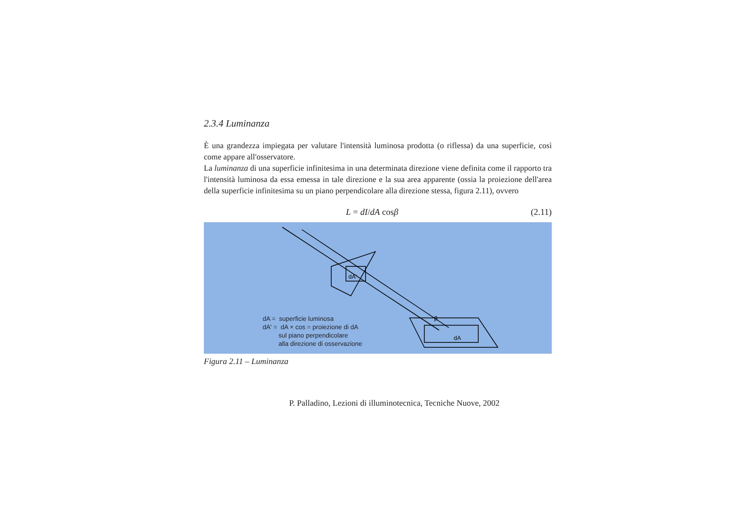2.3.4 Luminanza
È una grandezza impiegata per valutare l'intensità luminosa prodotta (o riflessa) da una superficie, così come appare all'osservatore.
La luminanza di una superficie infinitesima in una determinata direzione viene definita come il rapporto tra l'intensità luminosa da essa emessa in tale direzione e la sua area apparente (ossia la proiezione dell'area della superficie infinitesima su un piano perpendicolare alla direzione stessa, figura 2.11), ovvero
L = dI/dA cosβ (2.11)
dA'
dA
β
dA = superficie luminosa
dA' = dA × cos = proiezione di dA
sul piano perpendicolare
alla direzione di osservazione
Figura 2.11 – Luminanza
P. Palladino, Lezioni di illuminotecnica, Tecniche Nuove, 2002